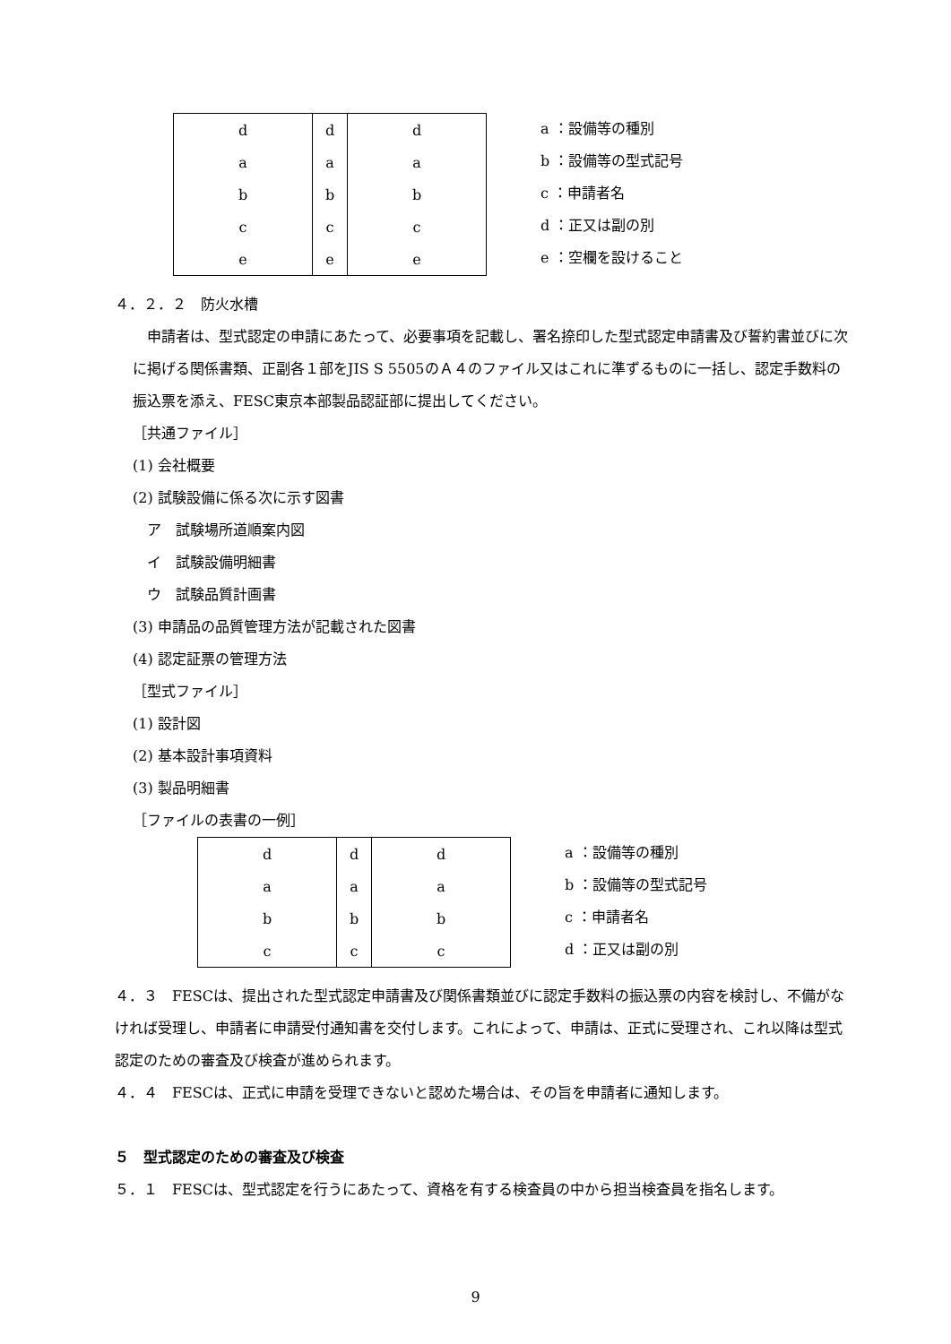| d | d | d |
| a | a | a |
| b | b | b |
| c | c | c |
| e | e | e |
a ：設備等の種別
b ：設備等の型式記号
c ：申請者名
d ：正又は副の別
e ：空欄を設けること
４．２．２　防火水槽
　申請者は、型式認定の申請にあたって、必要事項を記載し、署名捺印した型式認定申請書及び誓約書並びに次に掲げる関係書類、正副各１部をJIS S 5505のＡ４のファイル又はこれに準ずるものに一括し、認定手数料の振込票を添え、FESC東京本部製品認証部に提出してください。
［共通ファイル］
(1) 会社概要
(2) 試験設備に係る次に示す図書
　ア　試験場所道順案内図
　イ　試験設備明細書
　ウ　試験品質計画書
(3) 申請品の品質管理方法が記載された図書
(4) 認定証票の管理方法
［型式ファイル］
(1) 設計図
(2) 基本設計事項資料
(3) 製品明細書
［ファイルの表書の一例］
| d | d | d |
| a | a | a |
| b | b | b |
| c | c | c |
a ：設備等の種別
b ：設備等の型式記号
c ：申請者名
d ：正又は副の別
４．３　FESCは、提出された型式認定申請書及び関係書類並びに認定手数料の振込票の内容を検討し、不備がなければ受理し、申請者に申請受付通知書を交付します。これによって、申請は、正式に受理され、これ以降は型式認定のための審査及び検査が進められます。
４．４　FESCは、正式に申請を受理できないと認めた場合は、その旨を申請者に通知します。
５　型式認定のための審査及び検査
５．１　FESCは、型式認定を行うにあたって、資格を有する検査員の中から担当検査員を指名します。
9